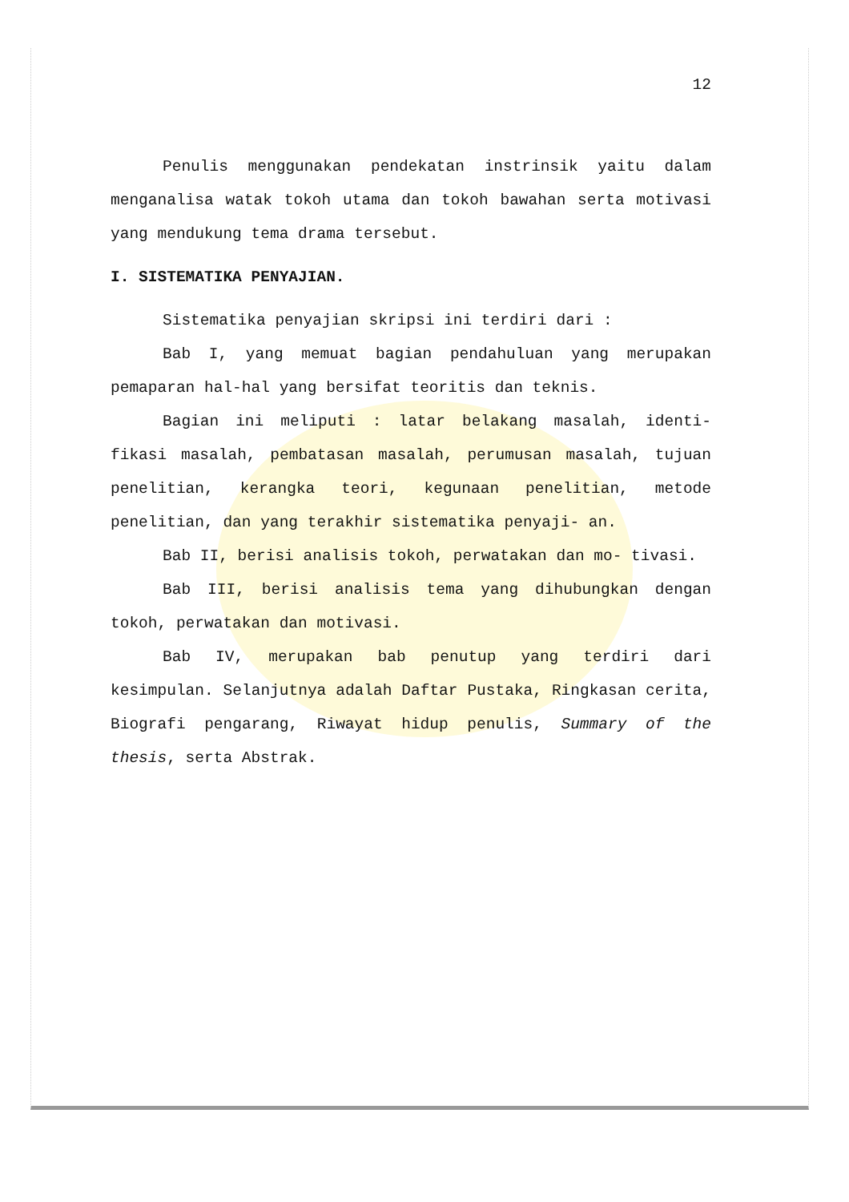12
Penulis menggunakan pendekatan instrinsik yaitu dalam menganalisa watak tokoh utama dan tokoh bawahan serta motivasi yang mendukung tema drama tersebut.
I. SISTEMATIKA PENYAJIAN.
Sistematika penyajian skripsi ini terdiri dari :
Bab I, yang memuat bagian pendahuluan yang merupakan pemaparan hal-hal yang bersifat teoritis dan teknis.
Bagian ini meliputi : latar belakang masalah, identi- fikasi masalah, pembatasan masalah, perumusan masalah, tujuan penelitian, kerangka teori, kegunaan penelitian, metode penelitian, dan yang terakhir sistematika penyaji- an.
Bab II, berisi analisis tokoh, perwatakan dan mo- tivasi.
Bab III, berisi analisis tema yang dihubungkan dengan tokoh, perwatakan dan motivasi.
Bab IV, merupakan bab penutup yang terdiri dari kesimpulan. Selanjutnya adalah Daftar Pustaka, Ringkasan cerita, Biografi pengarang, Riwayat hidup penulis, Summary of the thesis, serta Abstrak.